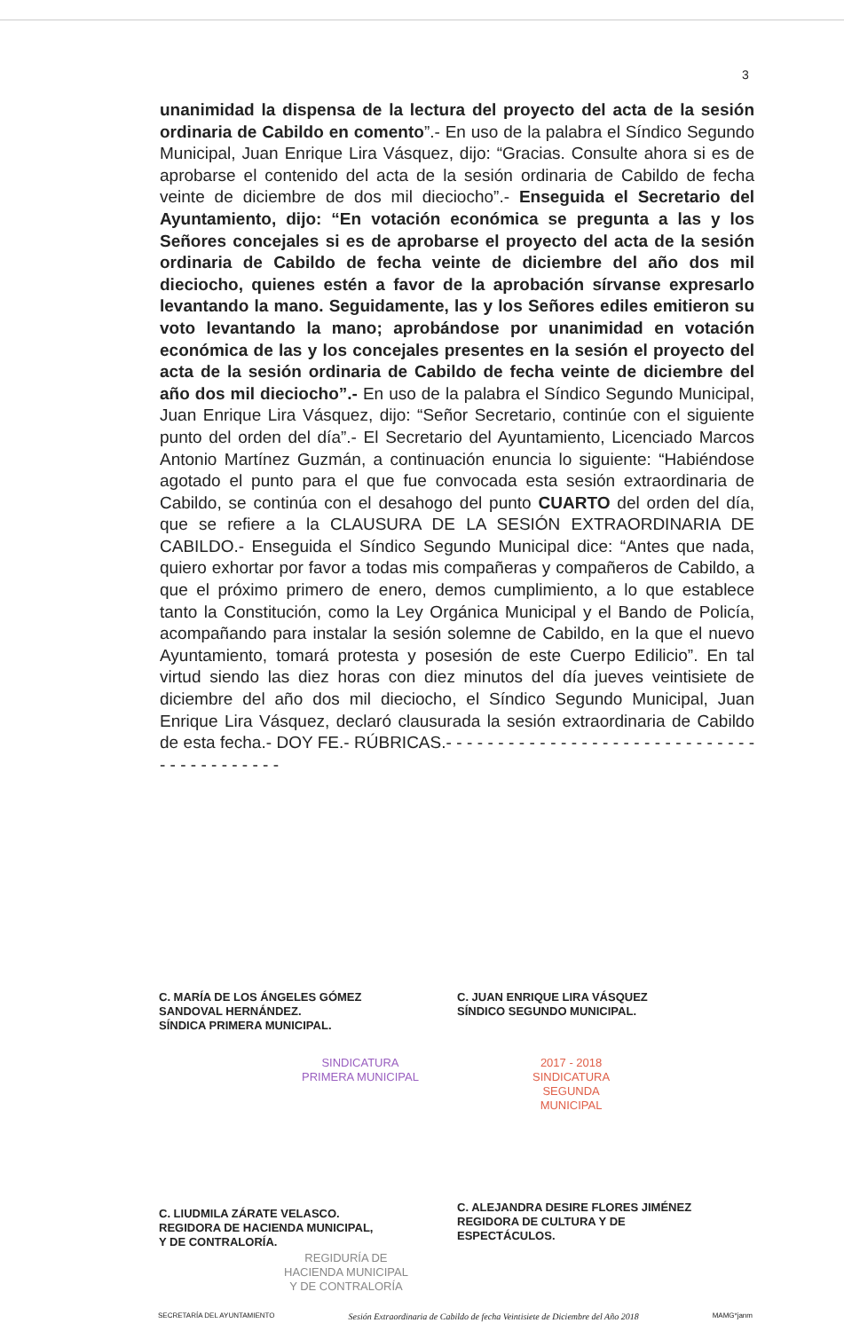3
unanimidad la dispensa de la lectura del proyecto del acta de la sesión ordinaria de Cabildo en comento”.- En uso de la palabra el Síndico Segundo Municipal, Juan Enrique Lira Vásquez, dijo: “Gracias. Consulte ahora si es de aprobarse el contenido del acta de la sesión ordinaria de Cabildo de fecha veinte de diciembre de dos mil dieciocho”.- Enseguida el Secretario del Ayuntamiento, dijo: “En votación económica se pregunta a las y los Señores concejales si es de aprobarse el proyecto del acta de la sesión ordinaria de Cabildo de fecha veinte de diciembre del año dos mil dieciocho, quienes estén a favor de la aprobación sírvanse expresarlo levantando la mano. Seguidamente, las y los Señores ediles emitieron su voto levantando la mano; aprobándose por unanimidad en votación económica de las y los concejales presentes en la sesión el proyecto del acta de la sesión ordinaria de Cabildo de fecha veinte de diciembre del año dos mil dieciocho”.- En uso de la palabra el Síndico Segundo Municipal, Juan Enrique Lira Vásquez, dijo: “Señor Secretario, continúe con el siguiente punto del orden del día”.- El Secretario del Ayuntamiento, Licenciado Marcos Antonio Martínez Guzmán, a continuación enuncia lo siguiente: “Habiéndose agotado el punto para el que fue convocada esta sesión extraordinaria de Cabildo, se continúa con el desahogo del punto CUARTO del orden del día, que se refiere a la CLAUSURA DE LA SESIÓN EXTRAORDINARIA DE CABILDO.- Enseguida el Síndico Segundo Municipal dice: “Antes que nada, quiero exhortar por favor a todas mis compañeras y compañeros de Cabildo, a que el próximo primero de enero, demos cumplimiento, a lo que establece tanto la Constitución, como la Ley Orgánica Municipal y el Bando de Policía, acompañando para instalar la sesión solemne de Cabildo, en la que el nuevo Ayuntamiento, tomará protesta y posesión de este Cuerpo Edilicio”. En tal virtud siendo las diez horas con diez minutos del día jueves veintisiete de diciembre del año dos mil dieciocho, el Síndico Segundo Municipal, Juan Enrique Lira Vásquez, declaró clausurada la sesión extraordinaria de Cabildo de esta fecha.- DOY FE.- RÚBRICAS.- - - - - - - - - - - - - - - - - - - - - - - - - - - - - - - - - - - - - - - - - -
C. MARÍA DE LOS ÁNGELES GÓMEZ
SANDOVAL HERNÁNDEZ.
SÍNDICA PRIMERA MUNICIPAL.
C. JUAN ENRIQUE LIRA VÁSQUEZ
SÍNDICO SEGUNDO MUNICIPAL.
SINDICATURA
PRIMERA MUNICIPAL
2017 - 2018
SINDICATURA
SEGUNDA
MUNICIPAL
C. LIUDMILA ZÁRATE VELASCO.
REGIDORA DE HACIENDA MUNICIPAL,
Y DE CONTRALORÍA.
C. ALEJANDRA DESIRE FLORES JIMÉNEZ
REGIDORA DE CULTURA Y DE
ESPECTÁCULOS.
REGIDURÍA DE
HACIENDA MUNICIPAL
Y DE CONTRALORÍA
SECRETARÍA DEL AYUNTAMIENTO Sesión Extraordinaria de Cabildo de fecha Veintisiete de Diciembre del Año 2018 MAMG*janm